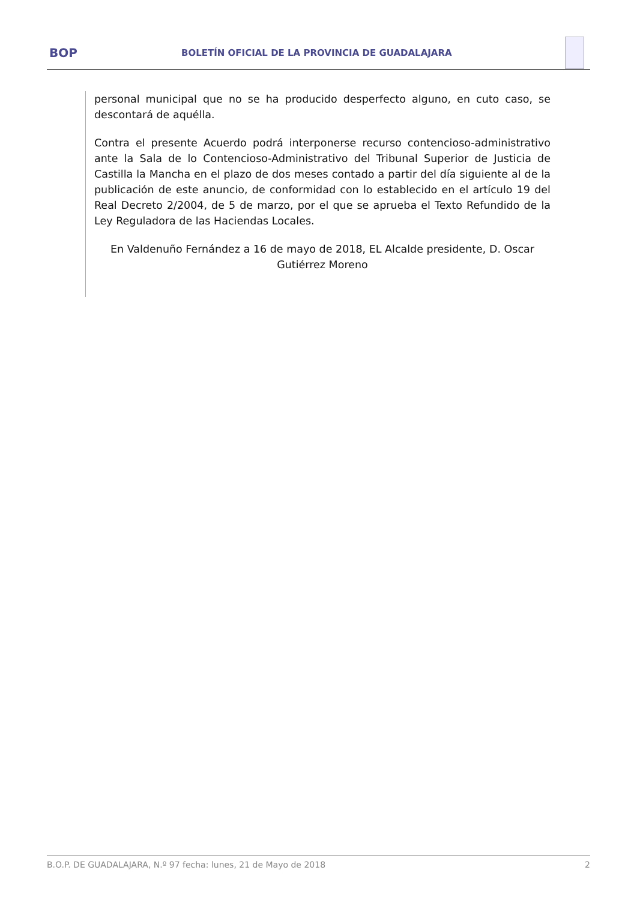BOP
BOLETÍN OFICIAL DE LA PROVINCIA DE GUADALAJARA
personal municipal que no se ha producido desperfecto alguno, en cuto caso, se descontará de aquélla.
Contra el presente Acuerdo podrá interponerse recurso contencioso-administrativo ante la Sala de lo Contencioso-Administrativo del Tribunal Superior de Justicia de Castilla la Mancha en el plazo de dos meses contado a partir del día siguiente al de la publicación de este anuncio, de conformidad con lo establecido en el artículo 19 del Real Decreto 2/2004, de 5 de marzo, por el que se aprueba el Texto Refundido de la Ley Reguladora de las Haciendas Locales.
En Valdenuño Fernández a 16 de mayo de 2018, EL Alcalde presidente, D. Oscar Gutiérrez Moreno
B.O.P. DE GUADALAJARA, N.º 97 fecha: lunes, 21 de Mayo de 2018 2